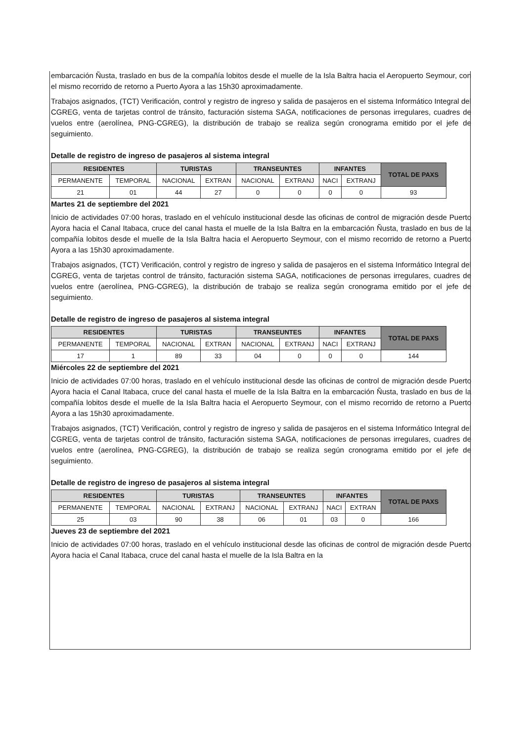embarcación Ñusta, traslado en bus de la compañía lobitos desde el muelle de la Isla Baltra hacia el Aeropuerto Seymour, con el mismo recorrido de retorno a Puerto Ayora a las 15h30 aproximadamente.
Trabajos asignados, (TCT) Verificación, control y registro de ingreso y salida de pasajeros en el sistema Informático Integral del CGREG, venta de tarjetas control de tránsito, facturación sistema SAGA, notificaciones de personas irregulares, cuadres de vuelos entre (aerolínea, PNG-CGREG), la distribución de trabajo se realiza según cronograma emitido por el jefe de seguimiento.
Detalle de registro de ingreso de pasajeros al sistema integral
| RESIDENTES | | TURISTAS | | TRANSEUNTES | | INFANTES | | TOTAL DE PAXS |
| --- | --- | --- | --- | --- | --- | --- | --- | --- |
| PERMANENTE | TEMPORAL | NACIONAL | EXTRAN | NACIONAL | EXTRANJ | NACI | EXTRANJ | |
| 21 | 01 | 44 | 27 | 0 | 0 | 0 | 0 | 93 |
Martes 21 de septiembre del 2021
Inicio de actividades 07:00 horas, traslado en el vehículo institucional desde las oficinas de control de migración desde Puerto Ayora hacia el Canal Itabaca, cruce del canal hasta el muelle de la Isla Baltra en la embarcación Ñusta, traslado en bus de la compañía lobitos desde el muelle de la Isla Baltra hacia el Aeropuerto Seymour, con el mismo recorrido de retorno a Puerto Ayora a las 15h30 aproximadamente.
Trabajos asignados, (TCT) Verificación, control y registro de ingreso y salida de pasajeros en el sistema Informático Integral del CGREG, venta de tarjetas control de tránsito, facturación sistema SAGA, notificaciones de personas irregulares, cuadres de vuelos entre (aerolínea, PNG-CGREG), la distribución de trabajo se realiza según cronograma emitido por el jefe de seguimiento.
Detalle de registro de ingreso de pasajeros al sistema integral
| RESIDENTES | | TURISTAS | | TRANSEUNTES | | INFANTES | | TOTAL DE PAXS |
| --- | --- | --- | --- | --- | --- | --- | --- | --- |
| PERMANENTE | TEMPORAL | NACIONAL | EXTRAN | NACIONAL | EXTRANJ | NACI | EXTRANJ | |
| 17 | 1 | 89 | 33 | 04 | 0 | 0 | 0 | 144 |
Miércoles 22 de septiembre del 2021
Inicio de actividades 07:00 horas, traslado en el vehículo institucional desde las oficinas de control de migración desde Puerto Ayora hacia el Canal Itabaca, cruce del canal hasta el muelle de la Isla Baltra en la embarcación Ñusta, traslado en bus de la compañía lobitos desde el muelle de la Isla Baltra hacia el Aeropuerto Seymour, con el mismo recorrido de retorno a Puerto Ayora a las 15h30 aproximadamente.
Trabajos asignados, (TCT) Verificación, control y registro de ingreso y salida de pasajeros en el sistema Informático Integral del CGREG, venta de tarjetas control de tránsito, facturación sistema SAGA, notificaciones de personas irregulares, cuadres de vuelos entre (aerolínea, PNG-CGREG), la distribución de trabajo se realiza según cronograma emitido por el jefe de seguimiento.
Detalle de registro de ingreso de pasajeros al sistema integral
| RESIDENTES | | TURISTAS | | TRANSEUNTES | | INFANTES | | TOTAL DE PAXS |
| --- | --- | --- | --- | --- | --- | --- | --- | --- |
| PERMANENTE | TEMPORAL | NACIONAL | EXTRANJ | NACIONAL | EXTRANJ | NACI | EXTRAN | |
| 25 | 03 | 90 | 38 | 06 | 01 | 03 | 0 | 166 |
Jueves 23 de septiembre del 2021
Inicio de actividades 07:00 horas, traslado en el vehículo institucional desde las oficinas de control de migración desde Puerto Ayora hacia el Canal Itabaca, cruce del canal hasta el muelle de la Isla Baltra en la